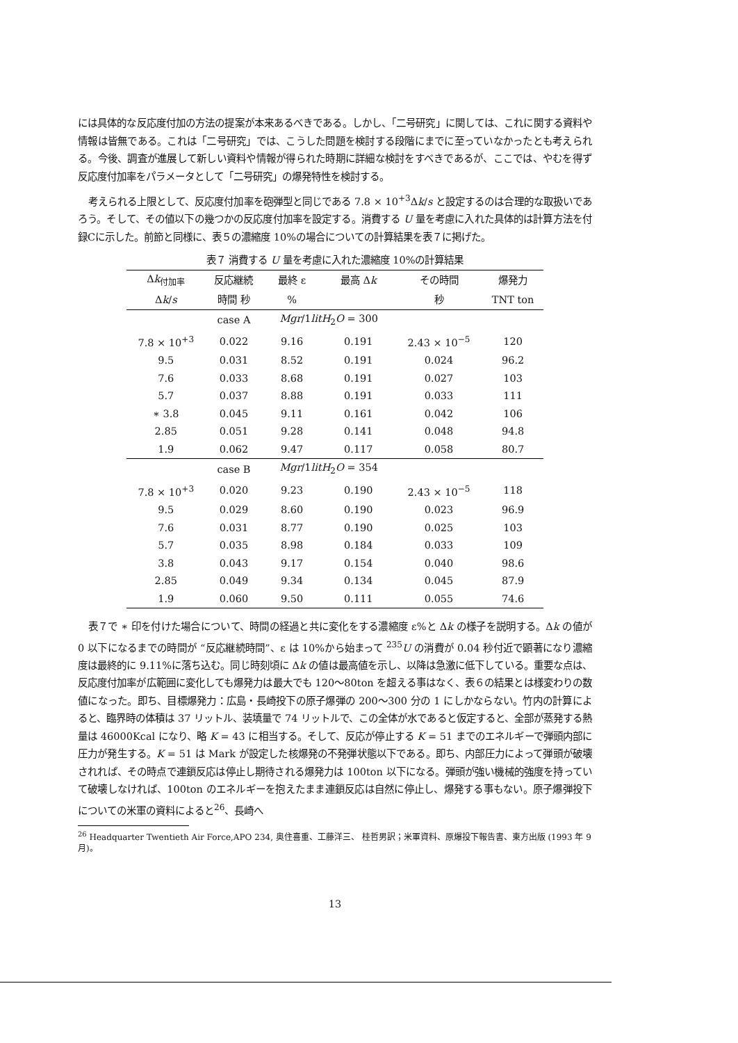には具体的な反応度付加の方法の提案が本来あるべきである。しかし、「二号研究」に関しては、これに関する資料や情報は皆無である。これは「二号研究」では、こうした問題を検討する段階にまでに至っていなかったとも考えられる。今後、調査が進展して新しい資料や情報が得られた時期に詳細な検討をすべきであるが、ここでは、やむを得ず反応度付加率をパラメータとして「二号研究」の爆発特性を検討する。
考えられる上限として、反応度付加率を砲弾型と同じである 7.8 × 10<sup>+3</sup>Δk/s と設定するのは合理的な取扱いであろう。そして、その値以下の幾つかの反応度付加率を設定する。消費する U 量を考慮に入れた具体的は計算方法を付録Cに示した。前節と同様に、表５の濃縮度 10%の場合についての計算結果を表７に掲げた。
表７ 消費する U 量を考慮に入れた濃縮度 10%の計算結果
| Δ k<sub>付加率</sub> | 反応継続 | 最終 ε | 最高 Δ k | その時間 | 爆発力 |
| --- | --- | --- | --- | --- | --- |
| Δ k / s | 時間 秒 | % | | 秒 | TNT ton |
| | case A | Mgr /1 litH<sub>2</sub> O = 300 | | | |
| 7.8 × 10<sup>+3</sup> | 0.022 | 9.16 | 0.191 | 2.43 × 10<sup>−5</sup> | 120 |
| 9.5 | 0.031 | 8.52 | 0.191 | 0.024 | 96.2 |
| 7.6 | 0.033 | 8.68 | 0.191 | 0.027 | 103 |
| 5.7 | 0.037 | 8.88 | 0.191 | 0.033 | 111 |
| ∗ 3.8 | 0.045 | 9.11 | 0.161 | 0.042 | 106 |
| 2.85 | 0.051 | 9.28 | 0.141 | 0.048 | 94.8 |
| 1.9 | 0.062 | 9.47 | 0.117 | 0.058 | 80.7 |
| | case B | Mgr /1 litH<sub>2</sub> O = 354 | | | |
| 7.8 × 10<sup>+3</sup> | 0.020 | 9.23 | 0.190 | 2.43 × 10<sup>−5</sup> | 118 |
| 9.5 | 0.029 | 8.60 | 0.190 | 0.023 | 96.9 |
| 7.6 | 0.031 | 8.77 | 0.190 | 0.025 | 103 |
| 5.7 | 0.035 | 8.98 | 0.184 | 0.033 | 109 |
| 3.8 | 0.043 | 9.17 | 0.154 | 0.040 | 98.6 |
| 2.85 | 0.049 | 9.34 | 0.134 | 0.045 | 87.9 |
| 1.9 | 0.060 | 9.50 | 0.111 | 0.055 | 74.6 |
表７で ∗ 印を付けた場合について、時間の経過と共に変化をする濃縮度 ε%と Δk の様子を説明する。Δk の値が 0 以下になるまでの時間が “反応継続時間”、ε は 10%から始まって <sup>235</sup>U の消費が 0.04 秒付近で顕著になり濃縮度は最終的に 9.11%に落ち込む。同じ時刻頃に Δk の値は最高値を示し、以降は急激に低下している。重要な点は、反応度付加率が広範囲に変化しても爆発力は最大でも 120〜80ton を超える事はなく、表６の結果とは様変わりの数値になった。即ち、目標爆発力：広島・長崎投下の原子爆弾の 200〜300 分の 1 にしかならない。竹内の計算によると、臨界時の体積は 37 リットル、装填量で 74 リットルで、この全体が水であると仮定すると、全部が蒸発する熱量は 46000Kcal になり、略 K = 43 に相当する。そして、反応が停止する K = 51 までのエネルギーで弾頭内部に圧力が発生する。K = 51 は Mark が設定した核爆発の不発弾状態以下である。即ち、内部圧力によって弾頭が破壊されれば、その時点で連鎖反応は停止し期待される爆発力は 100ton 以下になる。弾頭が強い機械的強度を持っていて破壊しなければ、100ton のエネルギーを抱えたまま連鎖反応は自然に停止し、爆発する事もない。原子爆弾投下についての米軍の資料によると<sup>26</sup>、長崎へ
<sup>26</sup> Headquarter Twentieth Air Force,APO 234, 奥住喜重、工藤洋三、 桂哲男訳；米軍資料、原爆投下報告書、東方出版 (1993 年 9 月)。
13